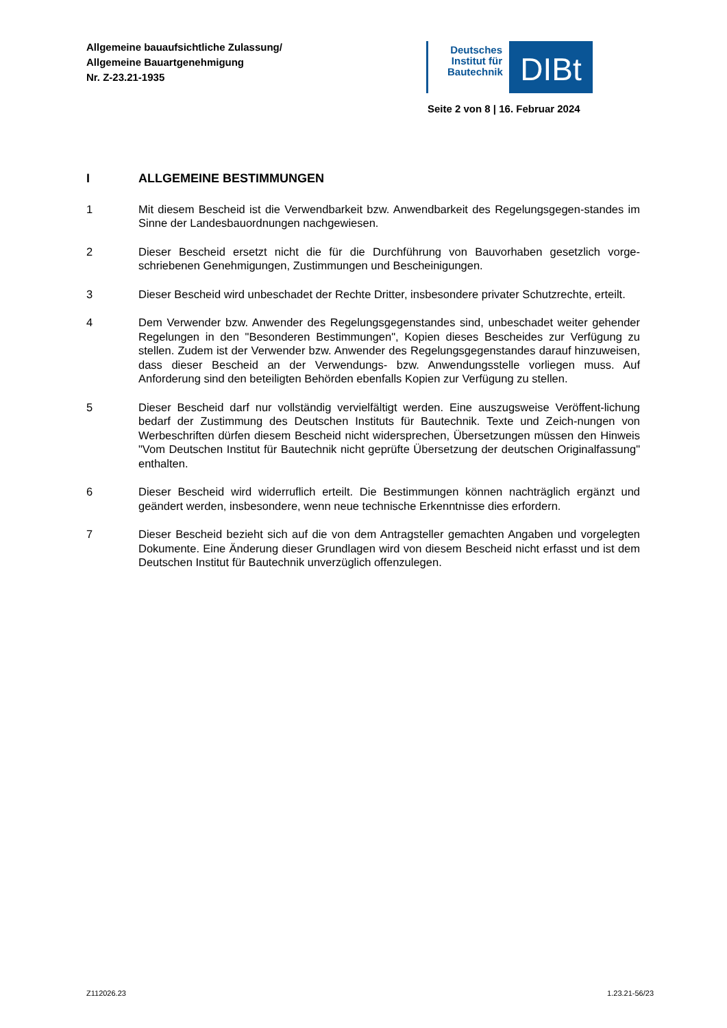Allgemeine bauaufsichtliche Zulassung/
Allgemeine Bauartgenehmigung
Nr. Z-23.21-1935
Deutsches Institut für Bautechnik
DIBt
Seite 2 von 8 | 16. Februar 2024
I ALLGEMEINE BESTIMMUNGEN
1 Mit diesem Bescheid ist die Verwendbarkeit bzw. Anwendbarkeit des Regelungsgegen-standes im Sinne der Landesbauordnungen nachgewiesen.
2 Dieser Bescheid ersetzt nicht die für die Durchführung von Bauvorhaben gesetzlich vorge-schriebenen Genehmigungen, Zustimmungen und Bescheinigungen.
3 Dieser Bescheid wird unbeschadet der Rechte Dritter, insbesondere privater Schutzrechte, erteilt.
4 Dem Verwender bzw. Anwender des Regelungsgegenstandes sind, unbeschadet weiter gehender Regelungen in den "Besonderen Bestimmungen", Kopien dieses Bescheides zur Verfügung zu stellen. Zudem ist der Verwender bzw. Anwender des Regelungsgegenstandes darauf hinzuweisen, dass dieser Bescheid an der Verwendungs- bzw. Anwendungsstelle vorliegen muss. Auf Anforderung sind den beteiligten Behörden ebenfalls Kopien zur Verfügung zu stellen.
5 Dieser Bescheid darf nur vollständig vervielfältigt werden. Eine auszugsweise Veröffent-lichung bedarf der Zustimmung des Deutschen Instituts für Bautechnik. Texte und Zeich-nungen von Werbeschriften dürfen diesem Bescheid nicht widersprechen, Übersetzungen müssen den Hinweis "Vom Deutschen Institut für Bautechnik nicht geprüfte Übersetzung der deutschen Originalfassung" enthalten.
6 Dieser Bescheid wird widerruflich erteilt. Die Bestimmungen können nachträglich ergänzt und geändert werden, insbesondere, wenn neue technische Erkenntnisse dies erfordern.
7 Dieser Bescheid bezieht sich auf die von dem Antragsteller gemachten Angaben und vorgelegten Dokumente. Eine Änderung dieser Grundlagen wird von diesem Bescheid nicht erfasst und ist dem Deutschen Institut für Bautechnik unverzüglich offenzulegen.
Z112026.23 1.23.21-56/23